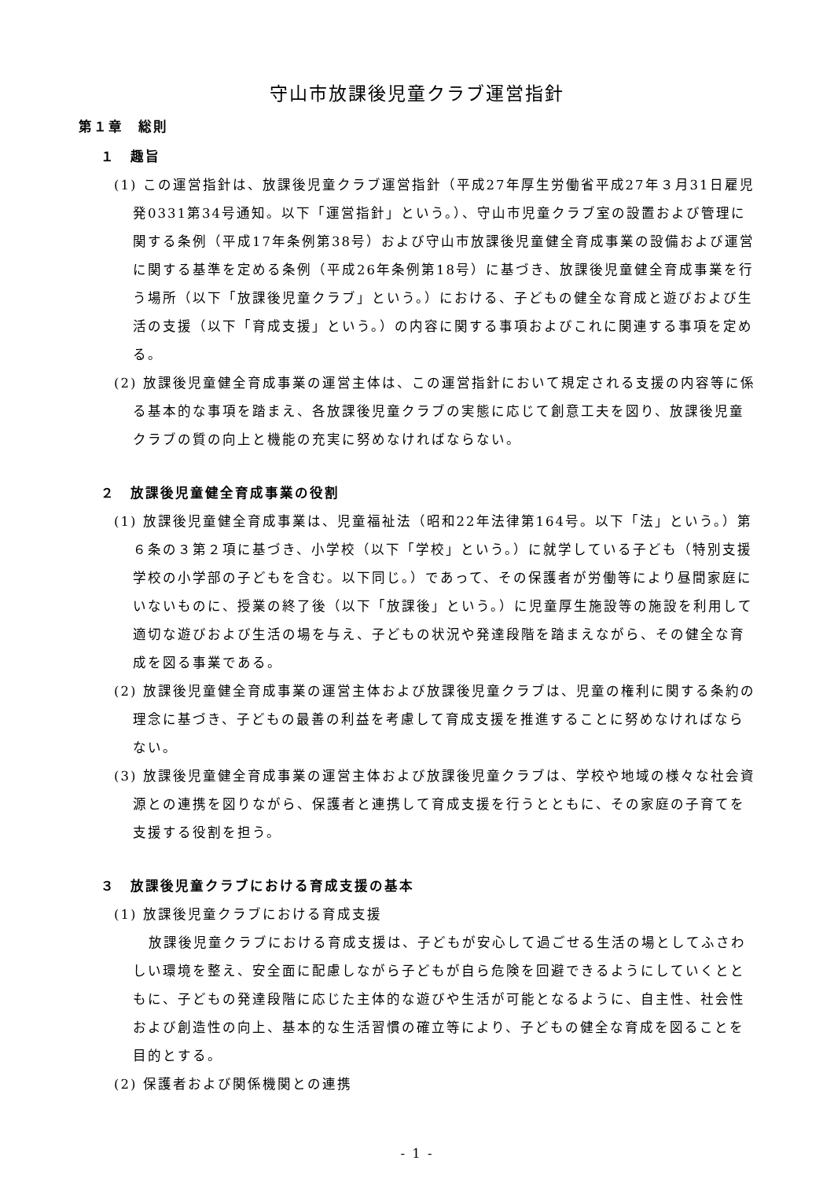守山市放課後児童クラブ運営指針
第１章　総則
１　趣旨
(1) この運営指針は、放課後児童クラブ運営指針（平成27年厚生労働省平成27年３月31日雇児発0331第34号通知。以下「運営指針」という。）、守山市児童クラブ室の設置および管理に関する条例（平成17年条例第38号）および守山市放課後児童健全育成事業の設備および運営に関する基準を定める条例（平成26年条例第18号）に基づき、放課後児童健全育成事業を行う場所（以下「放課後児童クラブ」という。）における、子どもの健全な育成と遊びおよび生活の支援（以下「育成支援」という。）の内容に関する事項およびこれに関連する事項を定める。
(2) 放課後児童健全育成事業の運営主体は、この運営指針において規定される支援の内容等に係る基本的な事項を踏まえ、各放課後児童クラブの実態に応じて創意工夫を図り、放課後児童クラブの質の向上と機能の充実に努めなければならない。
２　放課後児童健全育成事業の役割
(1) 放課後児童健全育成事業は、児童福祉法（昭和22年法律第164号。以下「法」という。）第６条の３第２項に基づき、小学校（以下「学校」という。）に就学している子ども（特別支援学校の小学部の子どもを含む。以下同じ。）であって、その保護者が労働等により昼間家庭にいないものに、授業の終了後（以下「放課後」という。）に児童厚生施設等の施設を利用して適切な遊びおよび生活の場を与え、子どもの状況や発達段階を踏まえながら、その健全な育成を図る事業である。
(2) 放課後児童健全育成事業の運営主体および放課後児童クラブは、児童の権利に関する条約の理念に基づき、子どもの最善の利益を考慮して育成支援を推進することに努めなければならない。
(3) 放課後児童健全育成事業の運営主体および放課後児童クラブは、学校や地域の様々な社会資源との連携を図りながら、保護者と連携して育成支援を行うとともに、その家庭の子育てを支援する役割を担う。
３　放課後児童クラブにおける育成支援の基本
(1) 放課後児童クラブにおける育成支援
放課後児童クラブにおける育成支援は、子どもが安心して過ごせる生活の場としてふさわしい環境を整え、安全面に配慮しながら子どもが自ら危険を回避できるようにしていくとともに、子どもの発達段階に応じた主体的な遊びや生活が可能となるように、自主性、社会性および創造性の向上、基本的な生活習慣の確立等により、子どもの健全な育成を図ることを目的とする。
(2) 保護者および関係機関との連携
- 1 -